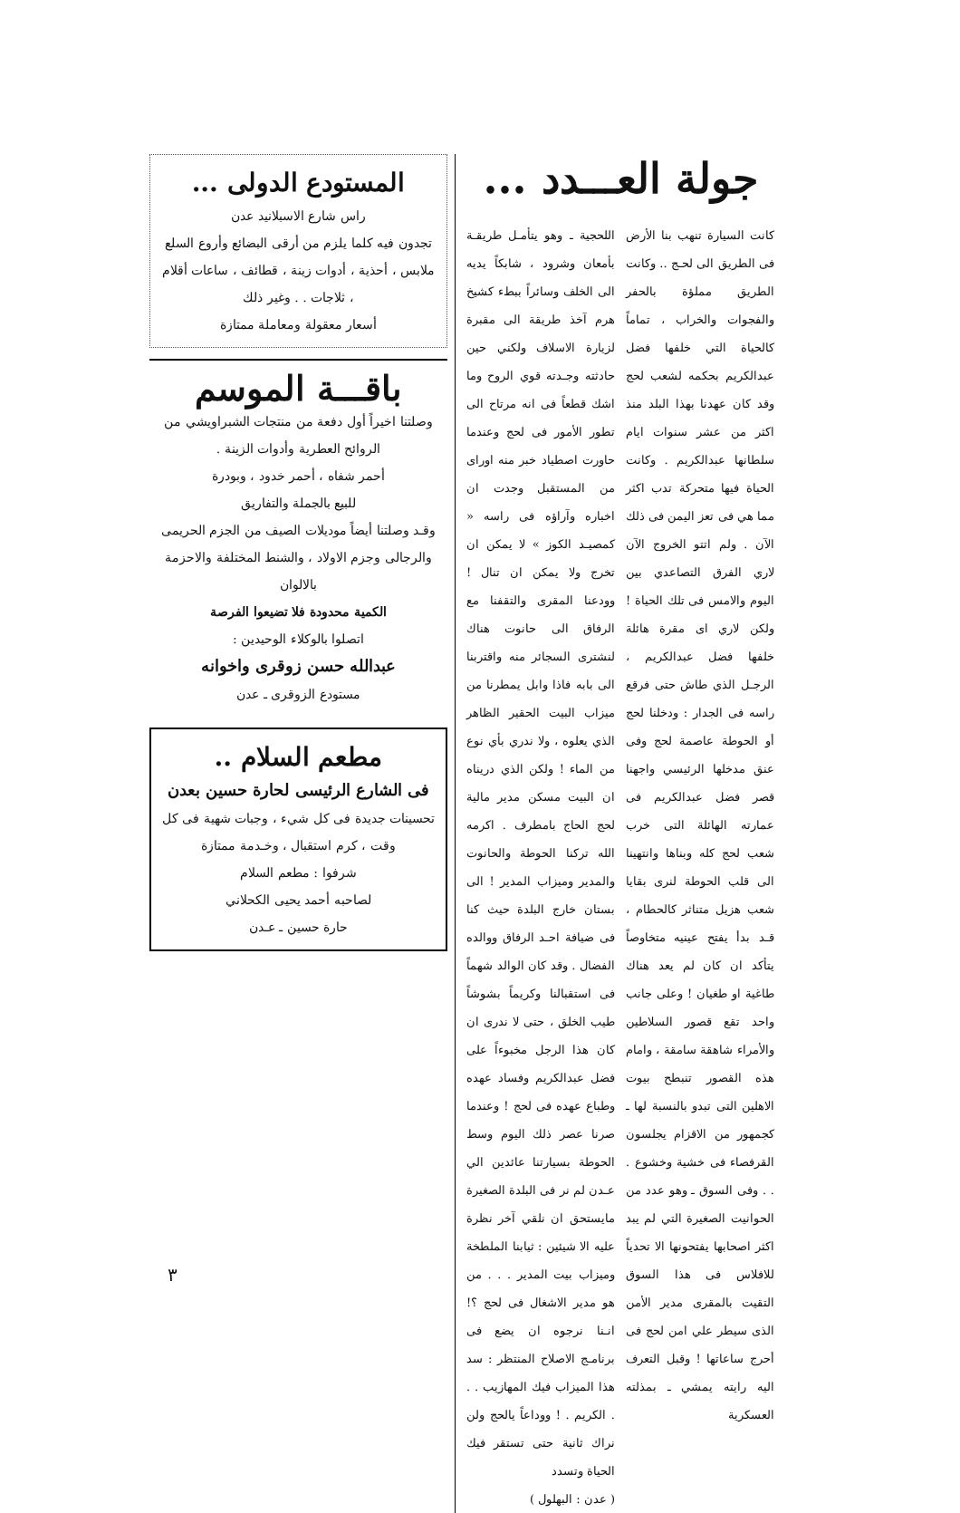جولة العـــدد ...
كانت السيارة تنهب بنا الأرض فى الطريق الى لحـج .. وكانت الطريق مملؤة بالحفر والفجوات والخراب ، تماماً كالحياة التي خلفها فضل عبدالكريم بحكمه لشعب لحج وقد كان عهدنا بهذا البلد منذ اكثر من عشر سنوات ايام سلطانها عبدالكريم . وكانت الحياة فيها متحركة تدب اكثر مما هي فى تعز اليمن فى ذلك الآن . ولم اتتو الخروج الآن لاري الفرق التصاعدي بين اليوم والامس فى تلك الحياة ! ولكن لاري اى مقرة هائلة خلفها فضل عبدالكريم ، الرجـل الذي طاش حتى فرقع راسه فى الجدار : ودخلنا لحج أو الحوطة عاصمة لحج وفى عنق مدخلها الرئيسي واجهنا قصر فضل عبدالكريم فى عمارته الهائلة التى خرب شعب لحج كله وبناها وانتهينا الى قلب الحوطة لنرى بقايا شعب هزيل متناثر كالحطام ، قـد بدأ يفتح عينيه متخاوصاً يتأكد ان كان لم يعد هناك طاغية او طغيان ! وعلى جانب واحد تقع قصور السلاطين والأمراء شاهقة سامقة ، وامام هذه القصور تنبطح بيوت الاهلين التى تبدو بالنسبة لها ـ كجمهور من الاقزام يجلسون القرفصاء فى خشية وخشوع . . . وفى السوق ـ وهو عدد من الحوانيت الصغيرة التي لم يبد اكثر اصحابها يفتحونها الا تحدياً للافلاس فى هذا السوق التقيت بالمقرى مدير الأمن الذى سيطر علي امن لحج فى أحرج ساعاتها ! وقبل التعرف اليه رايته يمشي ـ بمذلته العسكرية
اللحجية ـ وهو يتأمـل طريقـة بأمعان وشرود ، شابكاً يديه الى الخلف وسائراً ببطء كشيخ هرم آخذ طريقة الى مقبرة لزيارة الاسلاف ولكني حين حادثته وجـدته قوي الروح وما اشك قطعاً فى انه مرتاح الى تطور الأمور فى لحج وعندما حاورت اصطياد خبر منه اوراى من المستقبل وجدت ان اخباره وآراؤه فى راسه « كمصيـد الكوز » لا يمكن ان تخرج ولا يمكن ان تنال ! وودعنا المقرى والتقفنا مع الرفاق الى حانوت هناك لنشترى السجائر منه واقتربنا الى بابه فاذا وابل يمطرنا من ميزاب البيت الحقير الظاهر الذي يعلوه ، ولا ندري بأي نوع من الماء ! ولكن الذي دريناه ان البيت مسكن مدير مالية لحج الحاج بامطرف . اكرمه الله تركنا الحوطة والحانوت والمدير وميزاب المدير ! الى بستان خارج البلدة حيث كنا فى ضيافة احـد الرفاق ووالده الفضال . وقد كان الوالد شهماً فى استقبالنا وكريماً بشوشاً طيب الخلق ، حتى لا ندرى ان كان هذا الرجل مخبوءاً على فضل عبدالكريم وفساد عهده وطباع عهده فى لحج ! وعندما صرنا عصر ذلك اليوم وسط الحوطة بسيارتنا عائدين الي عـدن لم نر فى البلدة الصغيرة مايستحق ان نلقي آخر نظرة عليه الا شيئين : ثيابنا الملطخة وميزاب بيت المدير . . . من هو مدير الاشغال فى لحج ؟! انـنا نرجوه ان يضع فى برنامـج الاصلاح المنتظر : سد هذا الميزاب فيك المهازيب . . . الكريم . ! ووداعاً يالحج ولن نراك ثانية حتى تستقر فيك الحياة وتسدد
( عدن : البهلول )
المستودع الدولى ...
راس شارع الاسبلانيد عدن
تجدون فيه كلما يلزم من أرقى البضائع وأروع السلع ملابس ، أحذية ، أدوات زينة ، قطائف ، ساعات أقلام ، ثلاجات . . وغير ذلك
أسعار معقولة ومعاملة ممتازة
باقـــة الموسم
وصلتنا اخيراً أول دفعة من منتجات الشبراويشي من الروائح العطرية وأدوات الزينة .
أحمر شفاه ، أحمر خدود ، وبودرة
للبيع بالجملة والتفاريق
وقـد وصلتنا أيضاً موديلات الصيف من الجزم الحريمى والرجالى وجزم الاولاد ، والشنط المختلفة والاحزمة بالالوان
الكمية محدودة فلا تضيعوا الفرصة
اتصلوا بالوكلاء الوحيدين :
عبدالله حسن زوقرى واخوانه
مستودع الزوقرى ـ عدن
مطعم السلام ..
فى الشارع الرئيسى لحارة حسين بعدن
تحسينات جديدة فى كل شيء ، وجبات شهية فى كل وقت ، كرم استقبال ، وخـدمة ممتازة
شرفوا : مطعم السلام
لصاحبه أحمد يحيى الكحلاني
حارة حسين ـ عـدن
٣